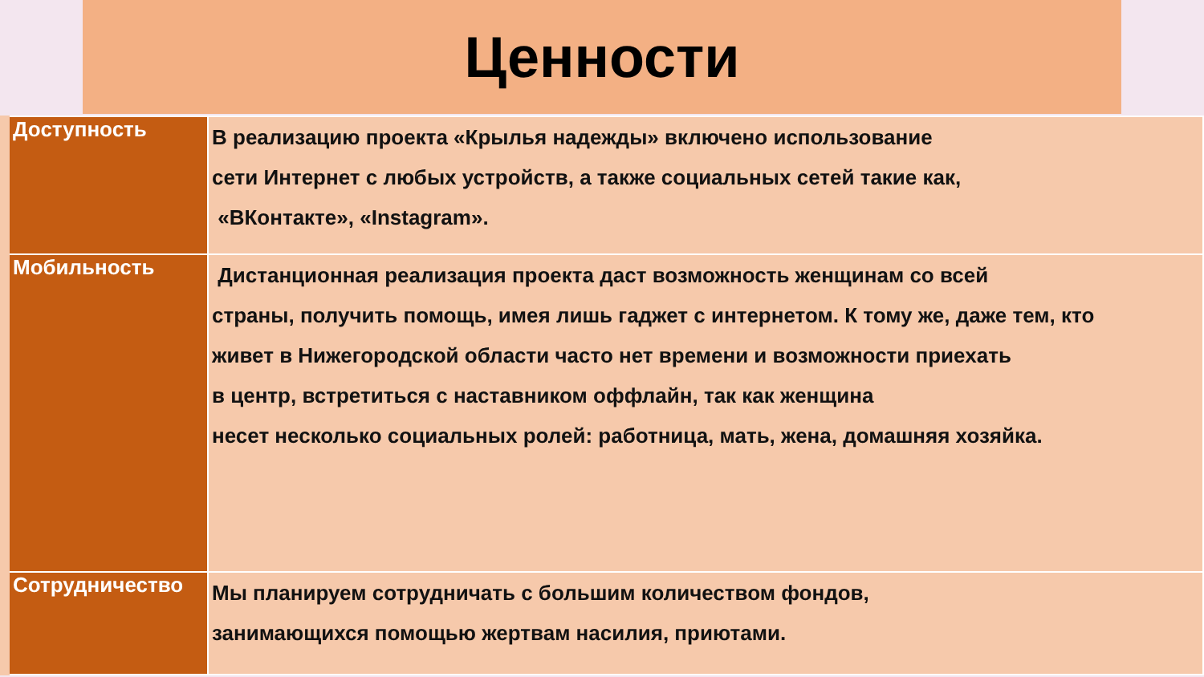Ценности
| Доступность | В реализацию проекта «Крылья надежды» включено использование сети Интернет с любых устройств, а также социальных сетей такие как, «ВКонтакте», «Instagram». |
| Мобильность | Дистанционная реализация проекта даст возможность женщинам со всей страны, получить помощь, имея лишь гаджет с интернетом. К тому же, даже тем, кто живет в Нижегородской области часто нет времени и возможности приехать в центр, встретиться с наставником оффлайн, так как женщина несет несколько социальных ролей: работница, мать, жена, домашняя хозяйка. |
| Сотрудничество | Мы планируем сотрудничать с большим количеством фондов, занимающихся помощью жертвам насилия, приютами. |